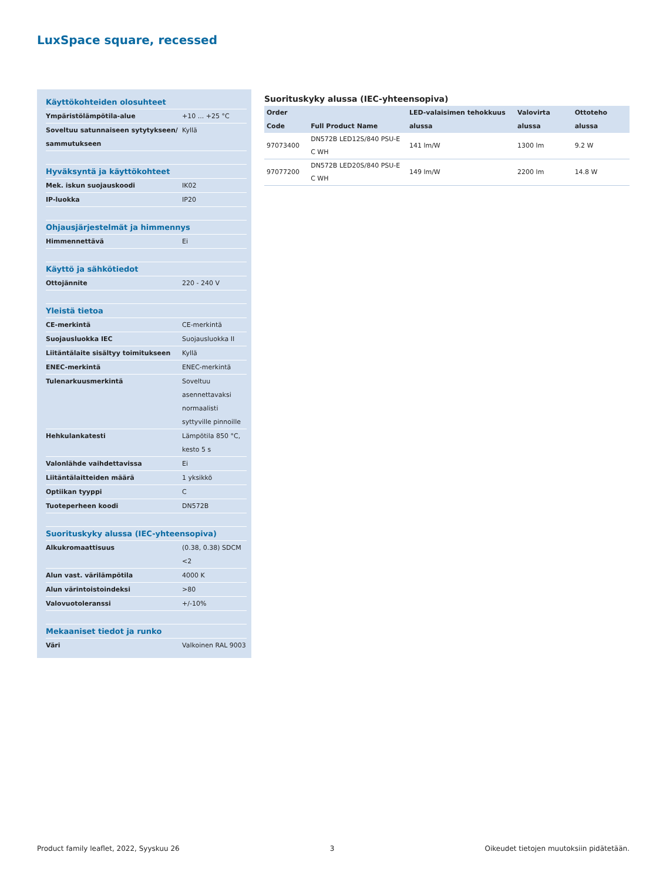LuxSpace square, recessed
| Käyttökohteiden olosuhteet | |
| --- | --- |
| Ympäristölämpötila-alue | +10 ... +25 °C |
| Soveltuu satunnaiseen sytytykseen/ sammutukseen | Kyllä |
| Hyväksyntä ja käyttökohteet | |
| Mek. iskun suojauskoodi | IK02 |
| IP-luokka | IP20 |
| Ohjausjärjestelmät ja himmennys | |
| Himmennettävä | Ei |
| Käyttö ja sähkötiedot | |
| Ottojännite | 220 - 240 V |
| Yleistä tietoa | |
| CE-merkintä | CE-merkintä |
| Suojausluokka IEC | Suojausluokka II |
| Liitäntälaite sisältyy toimitukseen | Kyllä |
| ENEC-merkintä | ENEC-merkintä |
| Tulenarkuusmerkintä | Soveltuu asennettavaksi normaalisti syttyville pinnoille |
| Hehkulankatesti | Lämpötila 850 °C, kesto 5 s |
| Valonlähde vaihdettavissa | Ei |
| Liitäntälaitteiden määrä | 1 yksikkö |
| Optiikan tyyppi | C |
| Tuoteperheen koodi | DN572B |
| Suorituskyky alussa (IEC-yhteensopiva) | |
| Alkukromaattisuus | (0.38, 0.38) SDCM <2 |
| Alun vast. värilämpötila | 4000 K |
| Alun värintoistoindeksi | >80 |
| Valovuotoleranssi | +/-10% |
| Mekaaniset tiedot ja runko | |
| Väri | Valkoinen RAL 9003 |
Suorituskyky alussa (IEC-yhteensopiva)
| Order Code | Full Product Name | LED-valaisimen tehokkuus alussa | Valovirta alussa | Ottoteho alussa |
| --- | --- | --- | --- | --- |
| 97073400 | DN572B LED12S/840 PSU-E C WH | 141 lm/W | 1300 lm | 9.2 W |
| 97077200 | DN572B LED20S/840 PSU-E C WH | 149 lm/W | 2200 lm | 14.8 W |
Product family leaflet, 2022, Syyskuu 26 3 Oikeudet tietojen muutoksiin pidätetään.